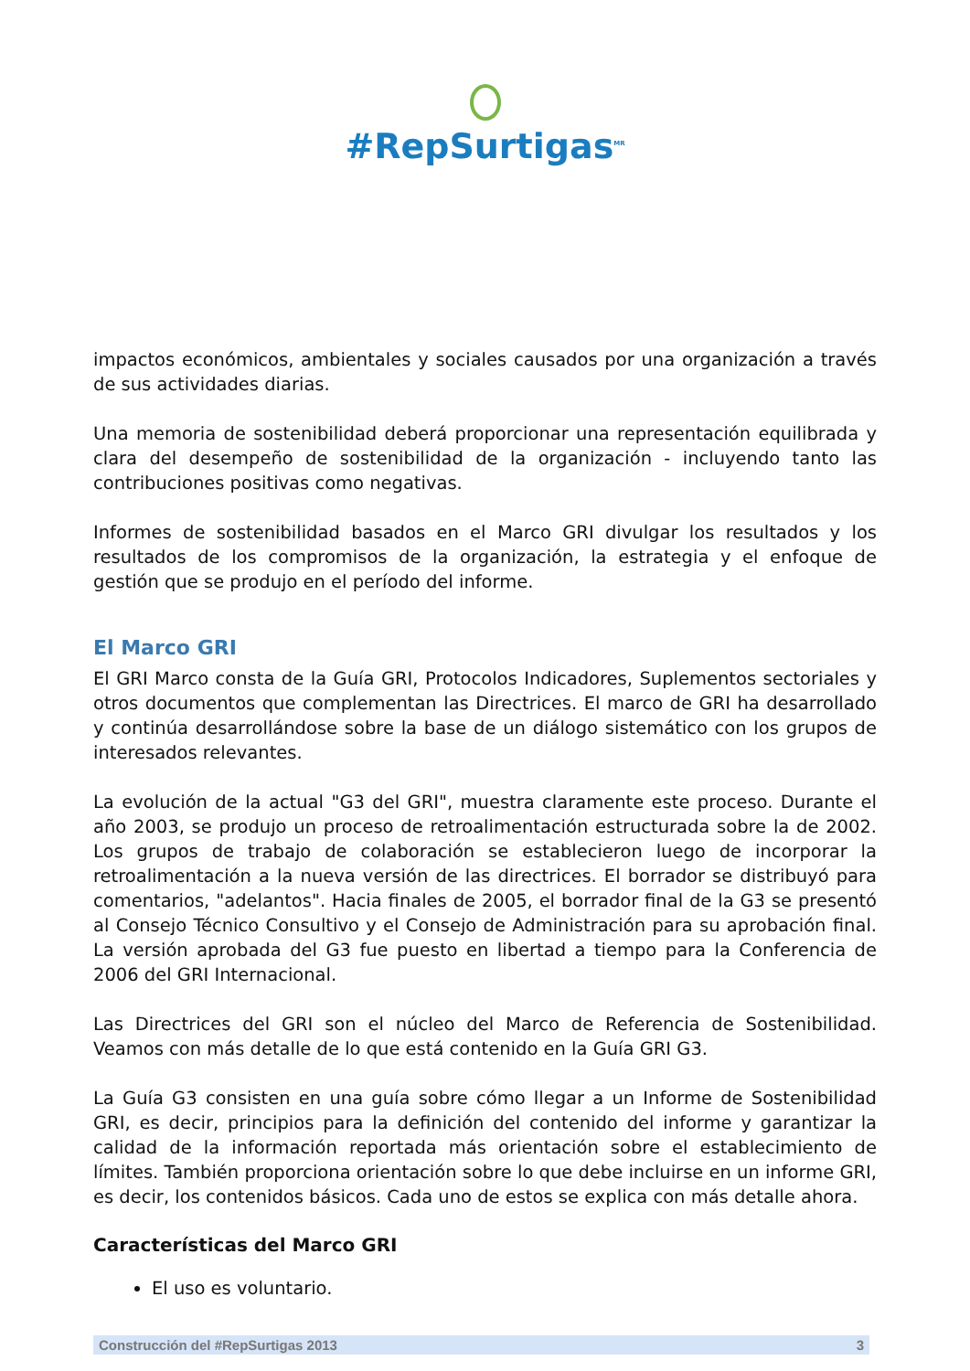#RepSurtigas<sup>MR</sup>
impactos económicos, ambientales y sociales causados por una organización a través de sus actividades diarias.
Una memoria de sostenibilidad deberá proporcionar una representación equilibrada y clara del desempeño de sostenibilidad de la organización - incluyendo tanto las contribuciones positivas como negativas.
Informes de sostenibilidad basados en el Marco GRI divulgar los resultados y los resultados de los compromisos de la organización, la estrategia y el enfoque de gestión que se produjo en el período del informe.
El Marco GRI
El GRI Marco consta de la Guía GRI, Protocolos Indicadores, Suplementos sectoriales y otros documentos que complementan las Directrices. El marco de GRI ha desarrollado y continúa desarrollándose sobre la base de un diálogo sistemático con los grupos de interesados relevantes.
La evolución de la actual "G3 del GRI", muestra claramente este proceso. Durante el año 2003, se produjo un proceso de retroalimentación estructurada sobre la de 2002. Los grupos de trabajo de colaboración se establecieron luego de incorporar la retroalimentación a la nueva versión de las directrices. El borrador se distribuyó para comentarios, "adelantos". Hacia finales de 2005, el borrador final de la G3 se presentó al Consejo Técnico Consultivo y el Consejo de Administración para su aprobación final. La versión aprobada del G3 fue puesto en libertad a tiempo para la Conferencia de 2006 del GRI Internacional.
Las Directrices del GRI son el núcleo del Marco de Referencia de Sostenibilidad. Veamos con más detalle de lo que está contenido en la Guía GRI G3.
La Guía G3 consisten en una guía sobre cómo llegar a un Informe de Sostenibilidad GRI, es decir, principios para la definición del contenido del informe y garantizar la calidad de la información reportada más orientación sobre el establecimiento de límites. También proporciona orientación sobre lo que debe incluirse en un informe GRI, es decir, los contenidos básicos. Cada uno de estos se explica con más detalle ahora.
Características del Marco GRI
El uso es voluntario.
Construcción del #RepSurtigas 2013 3